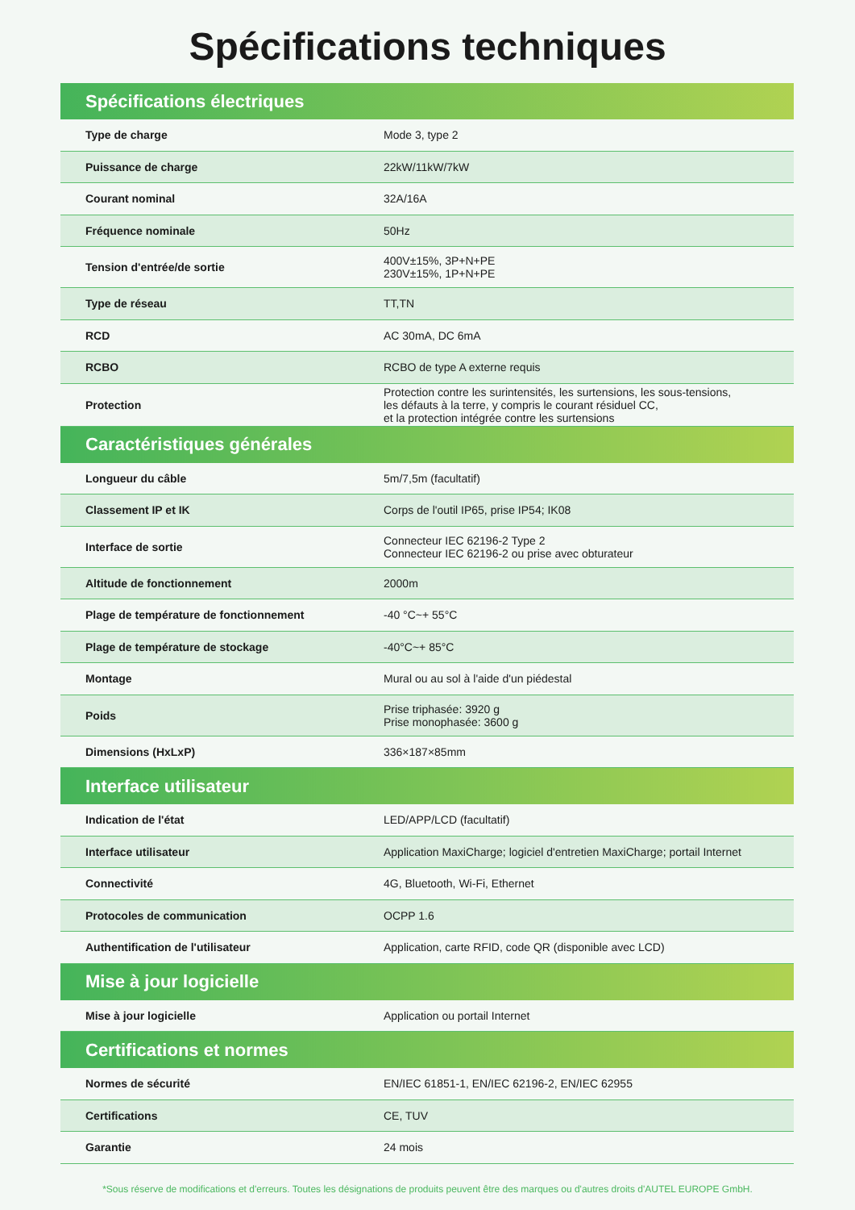Spécifications techniques
| Spécifications électriques | |
| --- | --- |
| Type de charge | Mode 3, type 2 |
| Puissance de charge | 22kW/11kW/7kW |
| Courant nominal | 32A/16A |
| Fréquence nominale | 50Hz |
| Tension d'entrée/de sortie | 400V±15%, 3P+N+PE 230V±15%, 1P+N+PE |
| Type de réseau | TT,TN |
| RCD | AC 30mA, DC 6mA |
| RCBO | RCBO de type A externe requis |
| Protection | Protection contre les surintensités, les surtensions, les sous-tensions, les défauts à la terre, y compris le courant résiduel CC, et la protection intégrée contre les surtensions |
| Caractéristiques générales | |
| Longueur du câble | 5m/7,5m (facultatif) |
| Classement IP et IK | Corps de l'outil IP65, prise IP54; IK08 |
| Interface de sortie | Connecteur IEC 62196-2 Type 2 Connecteur IEC 62196-2 ou prise avec obturateur |
| Altitude de fonctionnement | 2000m |
| Plage de température de fonctionnement | -40 °C~+ 55°C |
| Plage de température de stockage | -40°C~+ 85°C |
| Montage | Mural ou au sol à l'aide d'un piédestal |
| Poids | Prise triphasée: 3920 g Prise monophasée: 3600 g |
| Dimensions (HxLxP) | 336×187×85mm |
| Interface utilisateur | |
| Indication de l'état | LED/APP/LCD (facultatif) |
| Interface utilisateur | Application MaxiCharge; logiciel d'entretien MaxiCharge; portail Internet |
| Connectivité | 4G, Bluetooth, Wi-Fi, Ethernet |
| Protocoles de communication | OCPP 1.6 |
| Authentification de l'utilisateur | Application, carte RFID, code QR (disponible avec LCD) |
| Mise à jour logicielle | |
| Mise à jour logicielle | Application ou portail Internet |
| Certifications et normes | |
| Normes de sécurité | EN/IEC 61851-1, EN/IEC 62196-2, EN/IEC 62955 |
| Certifications | CE, TUV |
| Garantie | 24 mois |
*Sous réserve de modifications et d'erreurs. Toutes les désignations de produits peuvent être des marques ou d'autres droits d'AUTEL EUROPE GmbH.